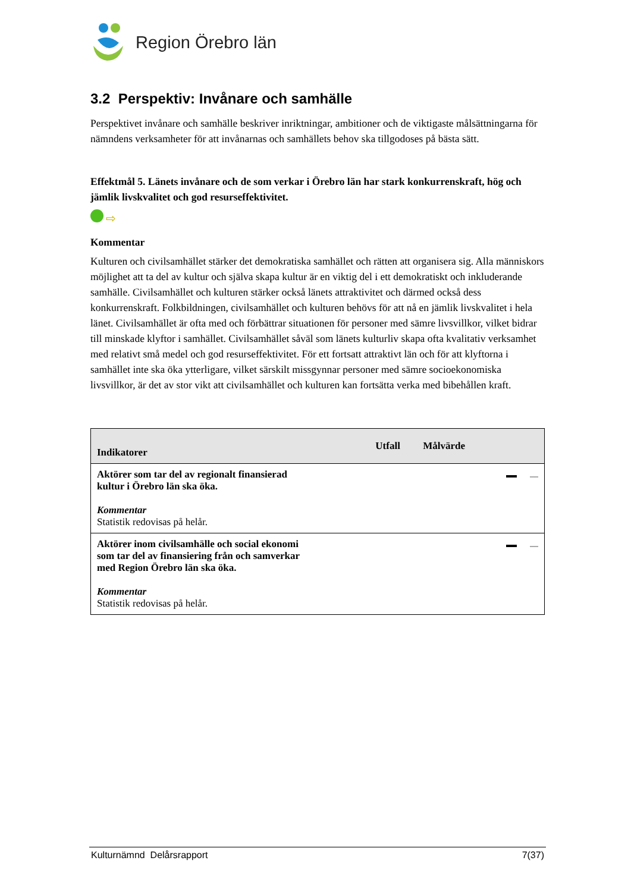Region Örebro län
3.2 Perspektiv: Invånare och samhälle
Perspektivet invånare och samhälle beskriver inriktningar, ambitioner och de viktigaste målsättningarna för nämndens verksamheter för att invånarnas och samhällets behov ska tillgodoses på bästa sätt.
Effektmål 5. Länets invånare och de som verkar i Örebro län har stark konkurrenskraft, hög och jämlik livskvalitet och god resurseffektivitet.
⇨
Kommentar
Kulturen och civilsamhället stärker det demokratiska samhället och rätten att organisera sig. Alla människors möjlighet att ta del av kultur och själva skapa kultur är en viktig del i ett demokratiskt och inkluderande samhälle. Civilsamhället och kulturen stärker också länets attraktivitet och därmed också dess konkurrenskraft. Folkbildningen, civilsamhället och kulturen behövs för att nå en jämlik livskvalitet i hela länet. Civilsamhället är ofta med och förbättrar situationen för personer med sämre livsvillkor, vilket bidrar till minskade klyftor i samhället. Civilsamhället såväl som länets kulturliv skapa ofta kvalitativ verksamhet med relativt små medel och god resurseffektivitet. För ett fortsatt attraktivt län och för att klyftorna i samhället inte ska öka ytterligare, vilket särskilt missgynnar personer med sämre socioekonomiska livsvillkor, är det av stor vikt att civilsamhället och kulturen kan fortsätta verka med bibehållen kraft.
| Indikatorer | Utfall | Målvärde | |
| --- | --- | --- | --- |
| Aktörer som tar del av regionalt finansierad kultur i Örebro län ska öka. Kommentar Statistik redovisas på helår. | | | |
| Aktörer inom civilsamhälle och social ekonomi som tar del av finansiering från och samverkar med Region Örebro län ska öka. Kommentar Statistik redovisas på helår. | | | |
Kulturnämnd Delårsrapport 7(37)